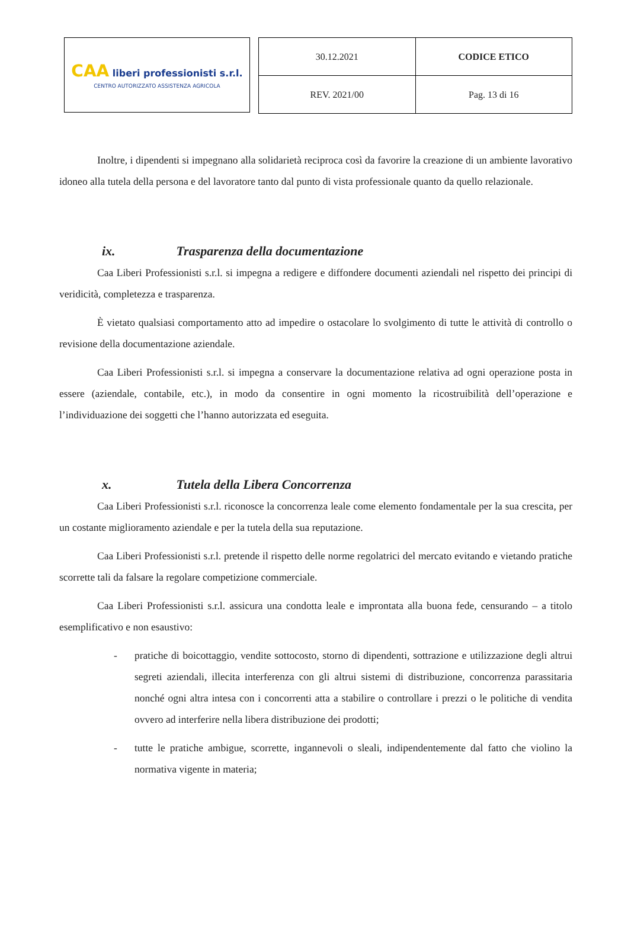CAA liberi professionisti s.r.l.
CENTRO AUTORIZZATO ASSISTENZA AGRICOLA
| 30.12.2021 | CODICE ETICO |
| REV. 2021/00 | Pag. 13 di 16 |
Inoltre, i dipendenti si impegnano alla solidarietà reciproca così da favorire la creazione di un ambiente lavorativo idoneo alla tutela della persona e del lavoratore tanto dal punto di vista professionale quanto da quello relazionale.
ix. Trasparenza della documentazione
Caa Liberi Professionisti s.r.l. si impegna a redigere e diffondere documenti aziendali nel rispetto dei principi di veridicità, completezza e trasparenza.
È vietato qualsiasi comportamento atto ad impedire o ostacolare lo svolgimento di tutte le attività di controllo o revisione della documentazione aziendale.
Caa Liberi Professionisti s.r.l. si impegna a conservare la documentazione relativa ad ogni operazione posta in essere (aziendale, contabile, etc.), in modo da consentire in ogni momento la ricostruibilità dell’operazione e l’individuazione dei soggetti che l’hanno autorizzata ed eseguita.
x. Tutela della Libera Concorrenza
Caa Liberi Professionisti s.r.l. riconosce la concorrenza leale come elemento fondamentale per la sua crescita, per un costante miglioramento aziendale e per la tutela della sua reputazione.
Caa Liberi Professionisti s.r.l. pretende il rispetto delle norme regolatrici del mercato evitando e vietando pratiche scorrette tali da falsare la regolare competizione commerciale.
Caa Liberi Professionisti s.r.l. assicura una condotta leale e improntata alla buona fede, censurando – a titolo esemplificativo e non esaustivo:
- pratiche di boicottaggio, vendite sottocosto, storno di dipendenti, sottrazione e utilizzazione degli altrui segreti aziendali, illecita interferenza con gli altrui sistemi di distribuzione, concorrenza parassitaria nonché ogni altra intesa con i concorrenti atta a stabilire o controllare i prezzi o le politiche di vendita ovvero ad interferire nella libera distribuzione dei prodotti;
- tutte le pratiche ambigue, scorrette, ingannevoli o sleali, indipendentemente dal fatto che violino la normativa vigente in materia;